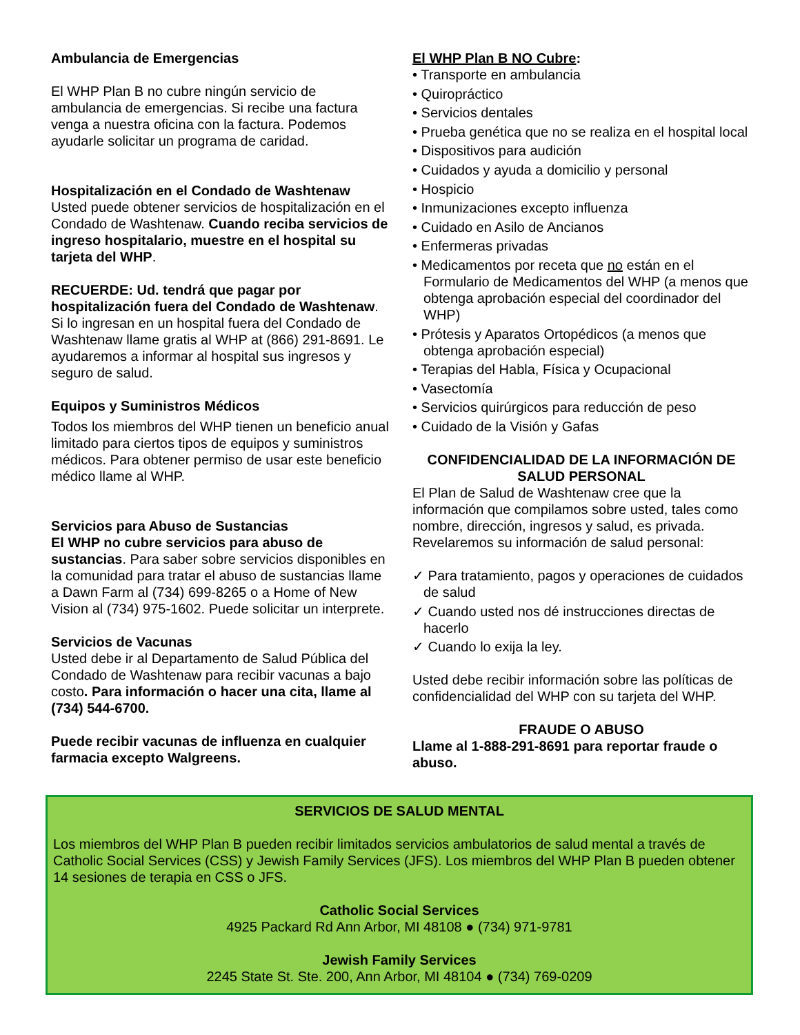Ambulancia de Emergencias
El WHP Plan B no cubre ningún servicio de ambulancia de emergencias. Si recibe una factura venga a nuestra oficina con la factura. Podemos ayudarle solicitar un programa de caridad.
Hospitalización en el Condado de Washtenaw
Usted puede obtener servicios de hospitalización en el Condado de Washtenaw. Cuando reciba servicios de ingreso hospitalario, muestre en el hospital su tarjeta del WHP.
RECUERDE: Ud. tendrá que pagar por hospitalización fuera del Condado de Washtenaw. Si lo ingresan en un hospital fuera del Condado de Washtenaw llame gratis al WHP at (866) 291-8691. Le ayudaremos a informar al hospital sus ingresos y seguro de salud.
Equipos y Suministros Médicos
Todos los miembros del WHP tienen un beneficio anual limitado para ciertos tipos de equipos y suministros médicos. Para obtener permiso de usar este beneficio médico llame al WHP.
Servicios para Abuso de Sustancias
El WHP no cubre servicios para abuso de sustancias. Para saber sobre servicios disponibles en la comunidad para tratar el abuso de sustancias llame a Dawn Farm al (734) 699-8265 o a Home of New Vision al (734) 975-1602. Puede solicitar un interprete.
Servicios de Vacunas
Usted debe ir al Departamento de Salud Pública del Condado de Washtenaw para recibir vacunas a bajo costo. Para información o hacer una cita, llame al (734) 544-6700.
Puede recibir vacunas de influenza en cualquier farmacia excepto Walgreens.
El WHP Plan B NO Cubre:
• Transporte en ambulancia
• Quiropráctico
• Servicios dentales
• Prueba genética que no se realiza en el hospital local
• Dispositivos para audición
• Cuidados y ayuda a domicilio y personal
• Hospicio
• Inmunizaciones excepto influenza
• Cuidado en Asilo de Ancianos
• Enfermeras privadas
• Medicamentos por receta que no están en el Formulario de Medicamentos del WHP (a menos que obtenga aprobación especial del coordinador del WHP)
• Prótesis y Aparatos Ortopédicos (a menos que obtenga aprobación especial)
• Terapias del Habla, Física y Ocupacional
• Vasectomía
• Servicios quirúrgicos para reducción de peso
• Cuidado de la Visión y Gafas
CONFIDENCIALIDAD DE LA INFORMACIÓN DE SALUD PERSONAL
El Plan de Salud de Washtenaw cree que la información que compilamos sobre usted, tales como nombre, dirección, ingresos y salud, es privada. Revelaremos su información de salud personal:
✓ Para tratamiento, pagos y operaciones de cuidados de salud
✓ Cuando usted nos dé instrucciones directas de hacerlo
✓ Cuando lo exija la ley.
Usted debe recibir información sobre las políticas de confidencialidad del WHP con su tarjeta del WHP.
FRAUDE O ABUSO
Llame al 1-888-291-8691 para reportar fraude o abuso.
SERVICIOS DE SALUD MENTAL
Los miembros del WHP Plan B pueden recibir limitados servicios ambulatorios de salud mental a través de Catholic Social Services (CSS) y Jewish Family Services (JFS). Los miembros del WHP Plan B pueden obtener 14 sesiones de terapia en CSS o JFS.
Catholic Social Services
4925 Packard Rd Ann Arbor, MI 48108 ● (734) 971-9781
Jewish Family Services
2245 State St. Ste. 200, Ann Arbor, MI 48104 ● (734) 769-0209